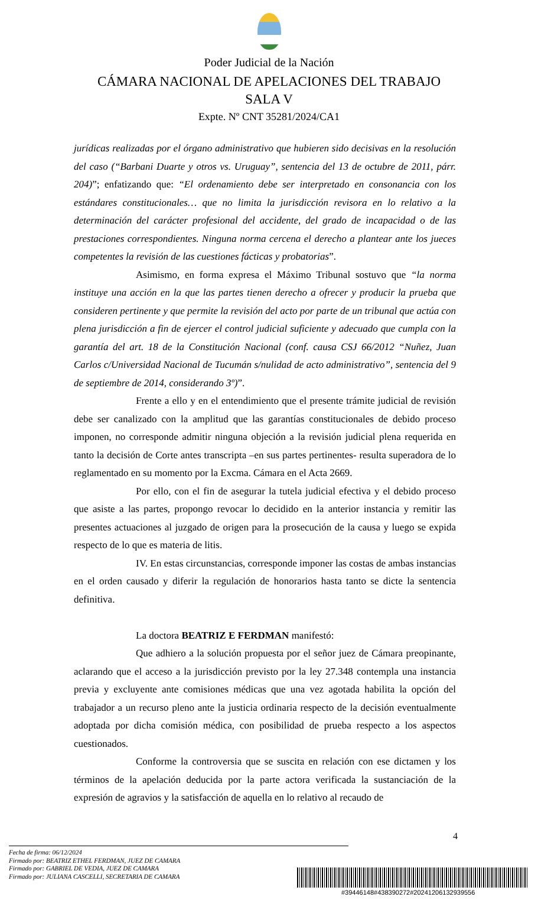Poder Judicial de la Nación
CÁMARA NACIONAL DE APELACIONES DEL TRABAJO
SALA V
Expte. Nº CNT 35281/2024/CA1
jurídicas realizadas por el órgano administrativo que hubieren sido decisivas en la resolución del caso (“Barbani Duarte y otros vs. Uruguay”, sentencia del 13 de octubre de 2011, párr. 204)”; enfatizando que: “El ordenamiento debe ser interpretado en consonancia con los estándares constitucionales… que no limita la jurisdicción revisora en lo relativo a la determinación del carácter profesional del accidente, del grado de incapacidad o de las prestaciones correspondientes. Ninguna norma cercena el derecho a plantear ante los jueces competentes la revisión de las cuestiones fácticas y probatorias”.
Asimismo, en forma expresa el Máximo Tribunal sostuvo que “la norma instituye una acción en la que las partes tienen derecho a ofrecer y producir la prueba que consideren pertinente y que permite la revisión del acto por parte de un tribunal que actúa con plena jurisdicción a fin de ejercer el control judicial suficiente y adecuado que cumpla con la garantía del art. 18 de la Constitución Nacional (conf. causa CSJ 66/2012 “Nuñez, Juan Carlos c/Universidad Nacional de Tucumán s/nulidad de acto administrativo”, sentencia del 9 de septiembre de 2014, considerando 3º)”.
Frente a ello y en el entendimiento que el presente trámite judicial de revisión debe ser canalizado con la amplitud que las garantías constitucionales de debido proceso imponen, no corresponde admitir ninguna objeción a la revisión judicial plena requerida en tanto la decisión de Corte antes transcripta –en sus partes pertinentes- resulta superadora de lo reglamentado en su momento por la Excma. Cámara en el Acta 2669.
Por ello, con el fin de asegurar la tutela judicial efectiva y el debido proceso que asiste a las partes, propongo revocar lo decidido en la anterior instancia y remitir las presentes actuaciones al juzgado de origen para la prosecución de la causa y luego se expida respecto de lo que es materia de litis.
IV. En estas circunstancias, corresponde imponer las costas de ambas instancias en el orden causado y diferir la regulación de honorarios hasta tanto se dicte la sentencia definitiva.
La doctora BEATRIZ E FERDMAN manifestó:
Que adhiero a la solución propuesta por el señor juez de Cámara preopinante, aclarando que el acceso a la jurisdicción previsto por la ley 27.348 contempla una instancia previa y excluyente ante comisiones médicas que una vez agotada habilita la opción del trabajador a un recurso pleno ante la justicia ordinaria respecto de la decisión eventualmente adoptada por dicha comisión médica, con posibilidad de prueba respecto a los aspectos cuestionados.
Conforme la controversia que se suscita en relación con ese dictamen y los términos de la apelación deducida por la parte actora verificada la sustanciación de la expresión de agravios y la satisfacción de aquella en lo relativo al recaudo de
4
Fecha de firma: 06/12/2024
Firmado por: BEATRIZ ETHEL FERDMAN, JUEZ DE CAMARA
Firmado por: GABRIEL DE VEDIA, JUEZ DE CAMARA
Firmado por: JULIANA CASCELLI, SECRETARIA DE CAMARA
#39446148#438390272#20241206132939556